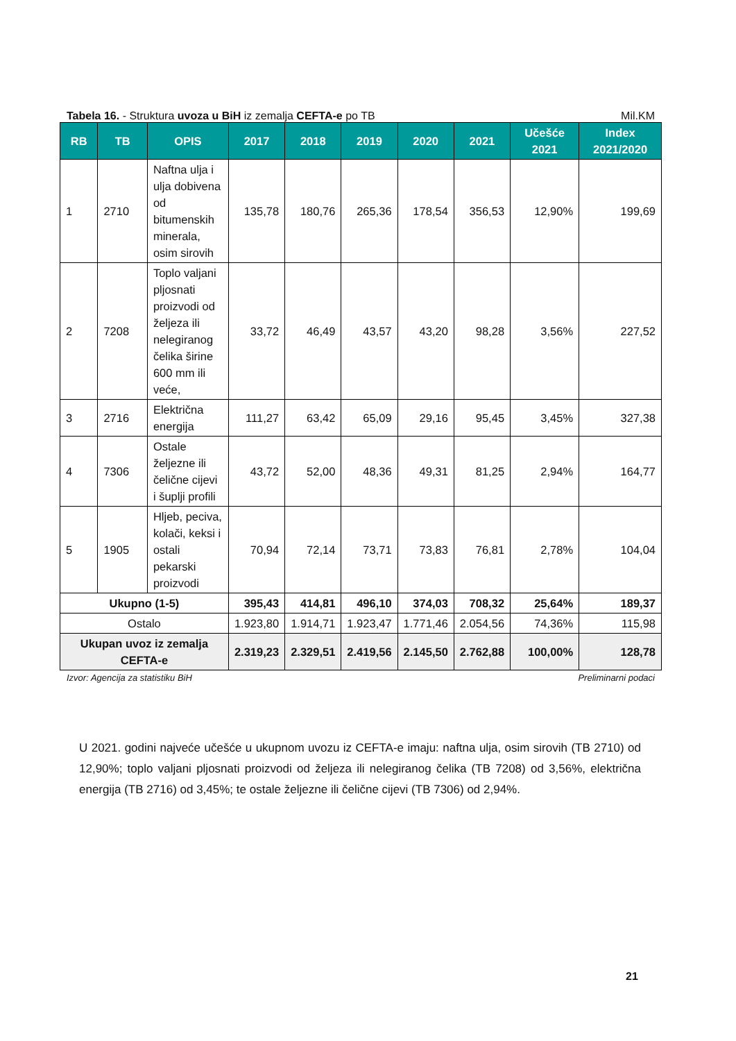Tabela 16. - Struktura uvoza u BiH iz zemalja CEFTA-e po TB Mil.KM
| RB | TB | OPIS | 2017 | 2018 | 2019 | 2020 | 2021 | Učešće 2021 | Index 2021/2020 |
| --- | --- | --- | --- | --- | --- | --- | --- | --- | --- |
| 1 | 2710 | Naftna ulja i ulja dobivena od bitumenskih minerala, osim sirovih | 135,78 | 180,76 | 265,36 | 178,54 | 356,53 | 12,90% | 199,69 |
| 2 | 7208 | Toplo valjani pljosnati proizvodi od željeza ili nelegiranog čelika širine 600 mm ili veće, | 33,72 | 46,49 | 43,57 | 43,20 | 98,28 | 3,56% | 227,52 |
| 3 | 2716 | Električna energija | 111,27 | 63,42 | 65,09 | 29,16 | 95,45 | 3,45% | 327,38 |
| 4 | 7306 | Ostale željezne ili čelične cijevi i šuplji profili | 43,72 | 52,00 | 48,36 | 49,31 | 81,25 | 2,94% | 164,77 |
| 5 | 1905 | Hljeb, peciva, kolači, keksi i ostali pekarski proizvodi | 70,94 | 72,14 | 73,71 | 73,83 | 76,81 | 2,78% | 104,04 |
| Ukupno (1-5) | | | 395,43 | 414,81 | 496,10 | 374,03 | 708,32 | 25,64% | 189,37 |
| Ostalo | | | 1.923,80 | 1.914,71 | 1.923,47 | 1.771,46 | 2.054,56 | 74,36% | 115,98 |
| Ukupan uvoz iz zemalja CEFTA-e | | | 2.319,23 | 2.329,51 | 2.419,56 | 2.145,50 | 2.762,88 | 100,00% | 128,78 |
Izvor: Agencija za statistiku BiH Preliminarni podaci
U 2021. godini najveće učešće u ukupnom uvozu iz CEFTA-e imaju: naftna ulja, osim sirovih (TB 2710) od 12,90%; toplo valjani pljosnati proizvodi od željeza ili nelegiranog čelika (TB 7208) od 3,56%, električna energija (TB 2716) od 3,45%; te ostale željezne ili čelične cijevi (TB 7306) od 2,94%.
21